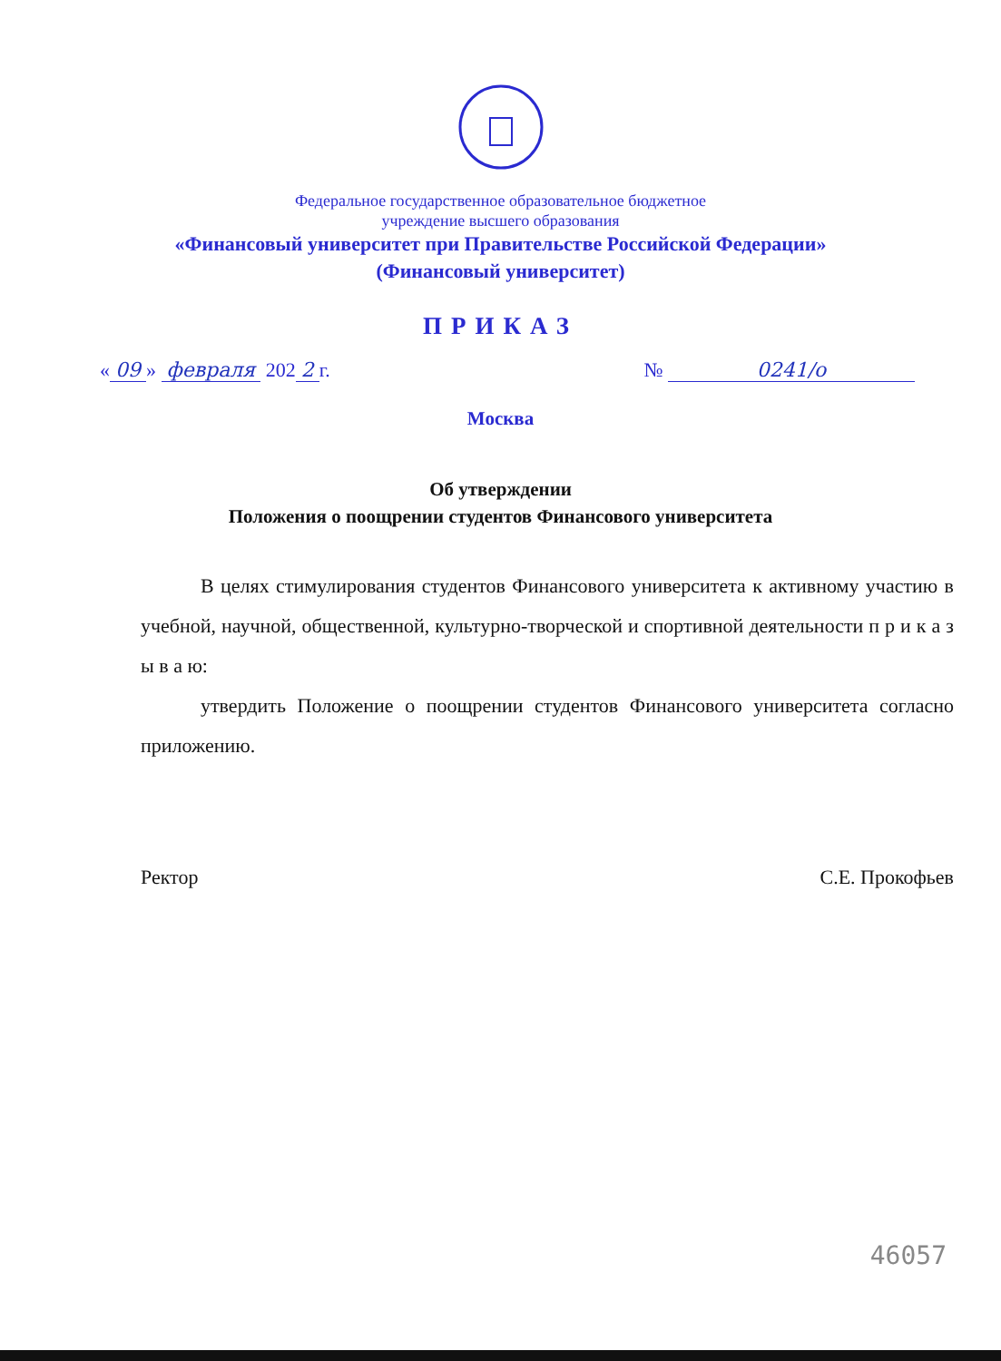Федеральное государственное образовательное бюджетное
учреждение высшего образования
«Финансовый университет при Правительстве Российской Федерации»
(Финансовый университет)
ПРИКАЗ
« 09 » февраля 202 2 г. № 0241/о
Москва
Об утверждении
Положения о поощрении студентов Финансового университета
В целях стимулирования студентов Финансового университета к активному участию в учебной, научной, общественной, культурно-творческой и спортивной деятельности п р и к а з ы в а ю:
утвердить Положение о поощрении студентов Финансового университета согласно приложению.
Ректор С.Е. Прокофьев
46057